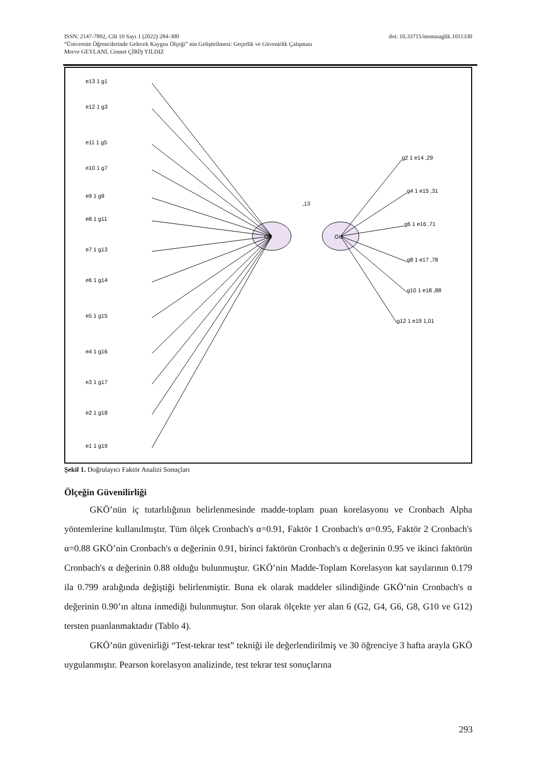ISSN: 2147-7892, Cilt 10 Sayı 1 (2022) 284-300 doi: 10.33715/inonusaglik.1011330
“Üniversite Öğrencilerinde Gelecek Kaygısı Ölçeği” nin Geliştirilmesi: Geçerlik ve Güvenirlik Çalışması
Merve GEYLANİ, Cennet ÇİRİŞ YILDIZ
GK
GU
,13
e13 1 g1
e12 1 g3
e11 1 g5
e10 1 g7
e9 1 g9
e8 1 g11
e7 1 g13
e6 1 g14
e5 1 g15
e4 1 g16
e3 1 g17
e2 1 g18
e1 1 g19
g2 1 e14 ,29
g4 1 e15 ,31
g6 1 e16 ,71
g8 1 e17 ,78
g10 1 e18 ,88
g12 1 e19 1,01
Şekil 1. Doğrulayıcı Faktör Analizi Sonuçları
Ölçeğin Güvenilirliği
GKÖ’nün iç tutarlılığının belirlenmesinde madde-toplam puan korelasyonu ve Cronbach Alpha yöntemlerine kullanılmıştır. Tüm ölçek Cronbach's α=0.91, Faktör 1 Cronbach's α=0.95, Faktör 2 Cronbach's α=0.88 GKÖ’nin Cronbach's α değerinin 0.91, birinci faktörün Cronbach's α değerinin 0.95 ve ikinci faktörün Cronbach's α değerinin 0.88 olduğu bulunmuştur. GKÖ’nin Madde-Toplam Korelasyon kat sayılarının 0.179 ila 0.799 aralığında değiştiği belirlenmiştir. Buna ek olarak maddeler silindiğinde GKÖ’nin Cronbach's α değerinin 0.90’ın altına inmediği bulunmuştur. Son olarak ölçekte yer alan 6 (G2, G4, G6, G8, G10 ve G12) tersten puanlanmaktadır (Tablo 4).
GKÖ’nün güvenirliği “Test-tekrar test” tekniği ile değerlendirilmiş ve 30 öğrenciye 3 hafta arayla GKÖ uygulanmıştır. Pearson korelasyon analizinde, test tekrar test sonuçlarına
293